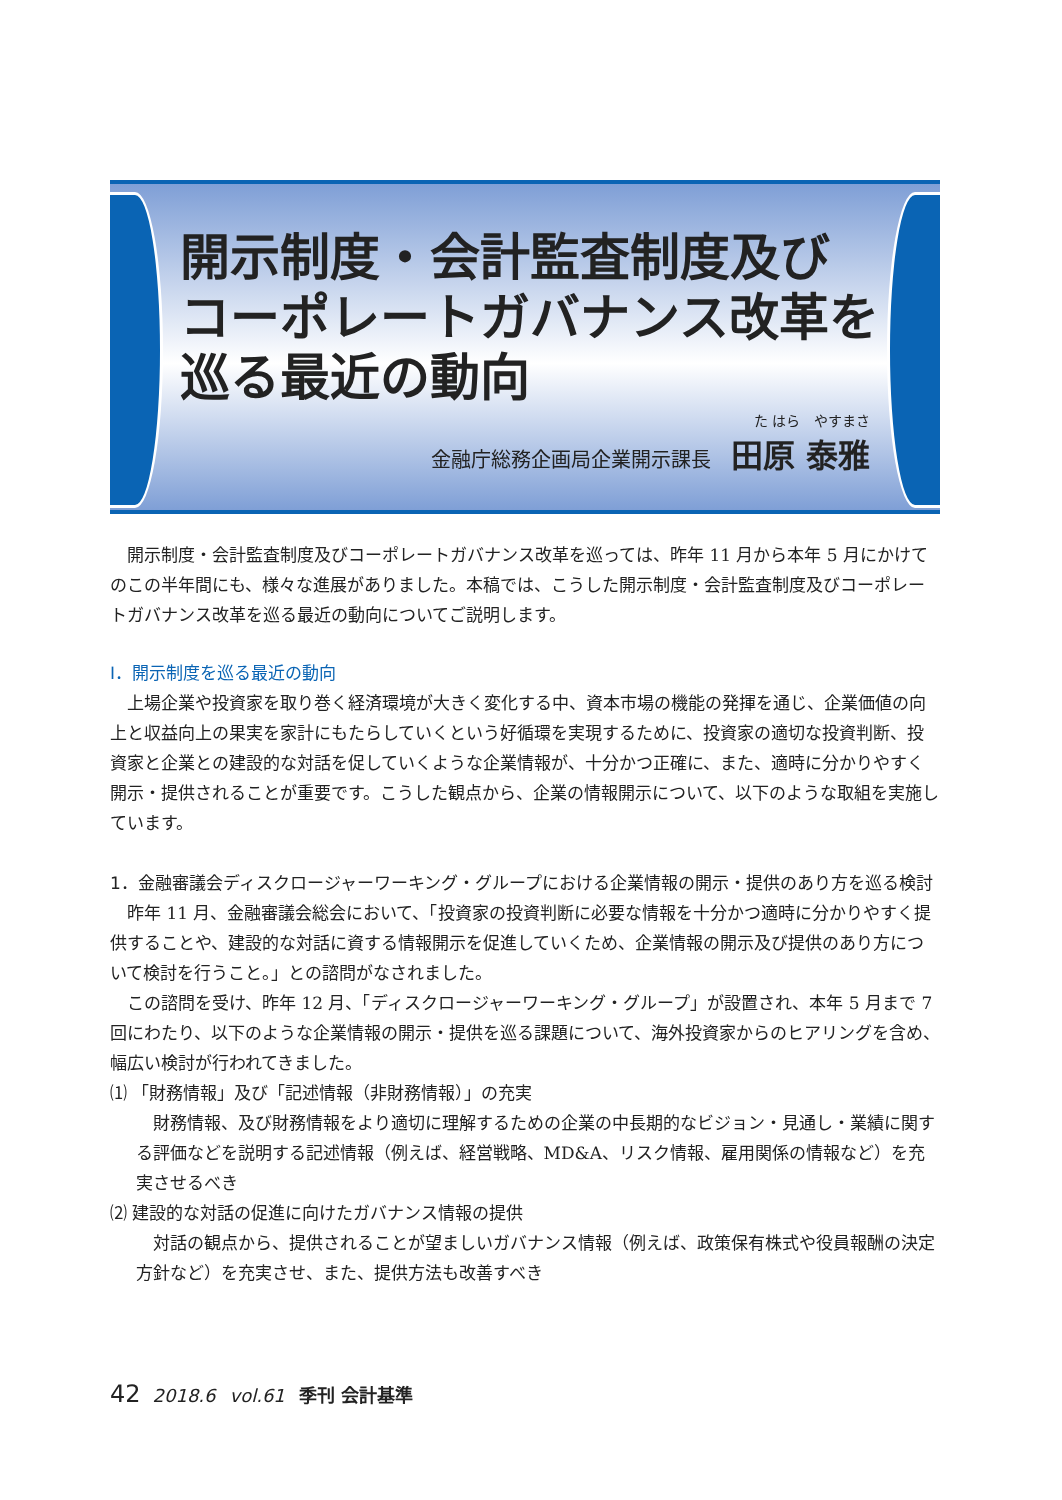開示制度・会計監査制度及び
コーポレートガバナンス改革を
巡る最近の動向
た はら　やすまさ
金融庁総務企画局企業開示課長　田原 泰雅
開示制度・会計監査制度及びコーポレートガバナンス改革を巡っては、昨年 11 月から本年 5 月にかけてのこの半年間にも、様々な進展がありました。本稿では、こうした開示制度・会計監査制度及びコーポレートガバナンス改革を巡る最近の動向についてご説明します。
Ⅰ．開示制度を巡る最近の動向
上場企業や投資家を取り巻く経済環境が大きく変化する中、資本市場の機能の発揮を通じ、企業価値の向上と収益向上の果実を家計にもたらしていくという好循環を実現するために、投資家の適切な投資判断、投資家と企業との建設的な対話を促していくような企業情報が、十分かつ正確に、また、適時に分かりやすく開示・提供されることが重要です。こうした観点から、企業の情報開示について、以下のような取組を実施しています。
1．金融審議会ディスクロージャーワーキング・グループにおける企業情報の開示・提供のあり方を巡る検討
昨年 11 月、金融審議会総会において、「投資家の投資判断に必要な情報を十分かつ適時に分かりやすく提供することや、建設的な対話に資する情報開示を促進していくため、企業情報の開示及び提供のあり方について検討を行うこと。」との諮問がなされました。
この諮問を受け、昨年 12 月、「ディスクロージャーワーキング・グループ」が設置され、本年 5 月まで 7 回にわたり、以下のような企業情報の開示・提供を巡る課題について、海外投資家からのヒアリングを含め、幅広い検討が行われてきました。
⑴ 「財務情報」及び「記述情報（非財務情報）」の充実
財務情報、及び財務情報をより適切に理解するための企業の中長期的なビジョン・見通し・業績に関する評価などを説明する記述情報（例えば、経営戦略、MD&A、リスク情報、雇用関係の情報など）を充実させるべき
⑵ 建設的な対話の促進に向けたガバナンス情報の提供
対話の観点から、提供されることが望ましいガバナンス情報（例えば、政策保有株式や役員報酬の決定方針など）を充実させ、また、提供方法も改善すべき
42 2018.6 vol.61 季刊 会計基準